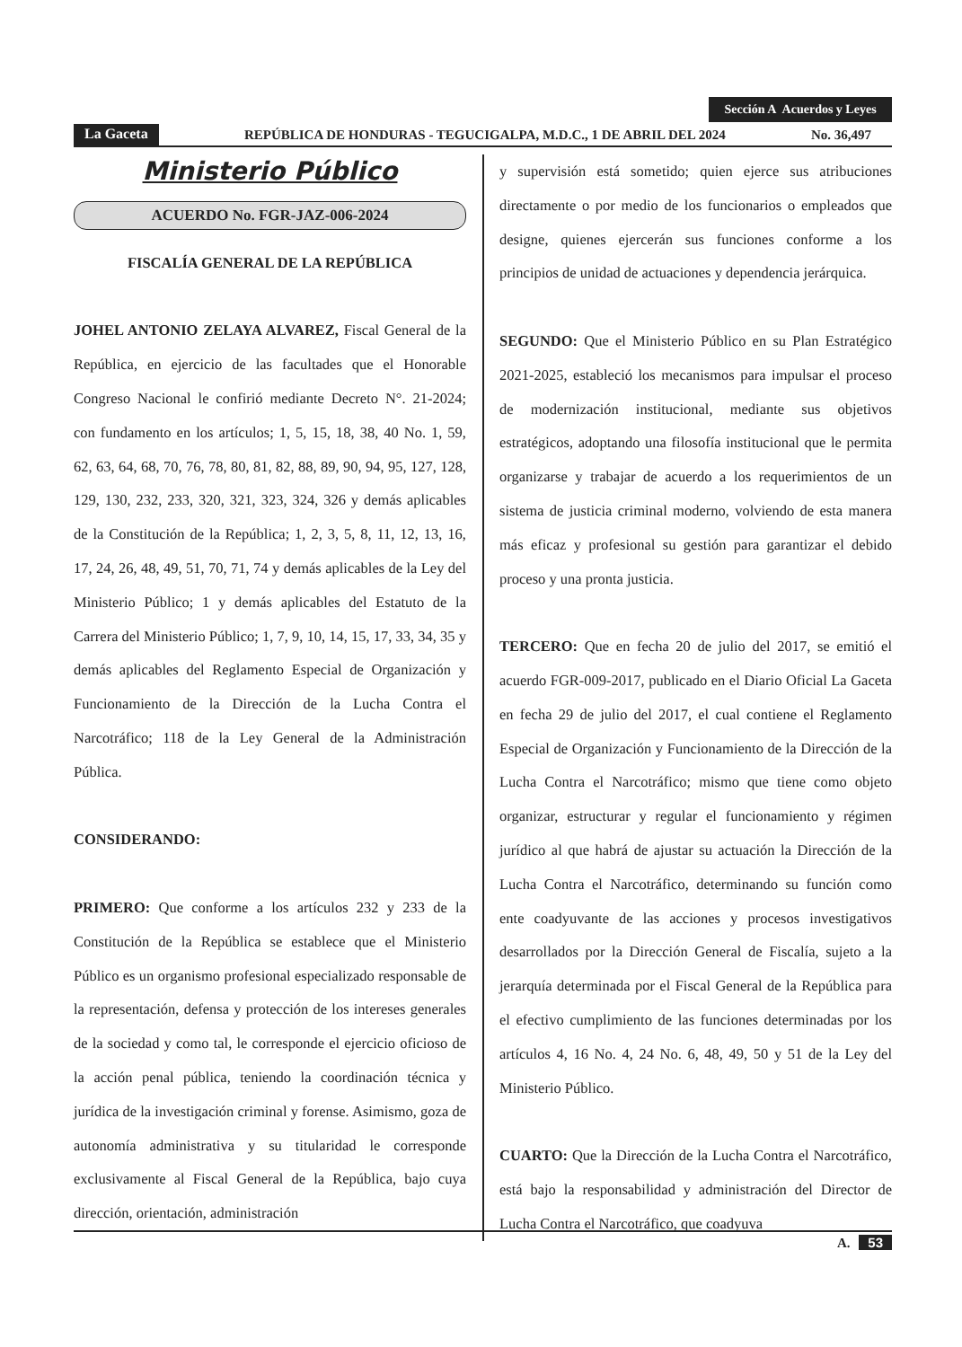Sección A Acuerdos y Leyes
La Gaceta REPÚBLICA DE HONDURAS - TEGUCIGALPA, M.D.C., 1 DE ABRIL DEL 2024 No. 36,497
Ministerio Público
ACUERDO No. FGR-JAZ-006-2024
FISCALÍA GENERAL DE LA REPÚBLICA
JOHEL ANTONIO ZELAYA ALVAREZ, Fiscal General de la República, en ejercicio de las facultades que el Honorable Congreso Nacional le confirió mediante Decreto N°. 21-2024; con fundamento en los artículos; 1, 5, 15, 18, 38, 40 No. 1, 59, 62, 63, 64, 68, 70, 76, 78, 80, 81, 82, 88, 89, 90, 94, 95, 127, 128, 129, 130, 232, 233, 320, 321, 323, 324, 326 y demás aplicables de la Constitución de la República; 1, 2, 3, 5, 8, 11, 12, 13, 16, 17, 24, 26, 48, 49, 51, 70, 71, 74 y demás aplicables de la Ley del Ministerio Público; 1 y demás aplicables del Estatuto de la Carrera del Ministerio Público; 1, 7, 9, 10, 14, 15, 17, 33, 34, 35 y demás aplicables del Reglamento Especial de Organización y Funcionamiento de la Dirección de la Lucha Contra el Narcotráfico; 118 de la Ley General de la Administración Pública.
CONSIDERANDO:
PRIMERO: Que conforme a los artículos 232 y 233 de la Constitución de la República se establece que el Ministerio Público es un organismo profesional especializado responsable de la representación, defensa y protección de los intereses generales de la sociedad y como tal, le corresponde el ejercicio oficioso de la acción penal pública, teniendo la coordinación técnica y jurídica de la investigación criminal y forense. Asimismo, goza de autonomía administrativa y su titularidad le corresponde exclusivamente al Fiscal General de la República, bajo cuya dirección, orientación, administración
y supervisión está sometido; quien ejerce sus atribuciones directamente o por medio de los funcionarios o empleados que designe, quienes ejercerán sus funciones conforme a los principios de unidad de actuaciones y dependencia jerárquica.
SEGUNDO: Que el Ministerio Público en su Plan Estratégico 2021-2025, estableció los mecanismos para impulsar el proceso de modernización institucional, mediante sus objetivos estratégicos, adoptando una filosofía institucional que le permita organizarse y trabajar de acuerdo a los requerimientos de un sistema de justicia criminal moderno, volviendo de esta manera más eficaz y profesional su gestión para garantizar el debido proceso y una pronta justicia.
TERCERO: Que en fecha 20 de julio del 2017, se emitió el acuerdo FGR-009-2017, publicado en el Diario Oficial La Gaceta en fecha 29 de julio del 2017, el cual contiene el Reglamento Especial de Organización y Funcionamiento de la Dirección de la Lucha Contra el Narcotráfico; mismo que tiene como objeto organizar, estructurar y regular el funcionamiento y régimen jurídico al que habrá de ajustar su actuación la Dirección de la Lucha Contra el Narcotráfico, determinando su función como ente coadyuvante de las acciones y procesos investigativos desarrollados por la Dirección General de Fiscalía, sujeto a la jerarquía determinada por el Fiscal General de la República para el efectivo cumplimiento de las funciones determinadas por los artículos 4, 16 No. 4, 24 No. 6, 48, 49, 50 y 51 de la Ley del Ministerio Público.
CUARTO: Que la Dirección de la Lucha Contra el Narcotráfico, está bajo la responsabilidad y administración del Director de Lucha Contra el Narcotráfico, que coadyuva
A. 53